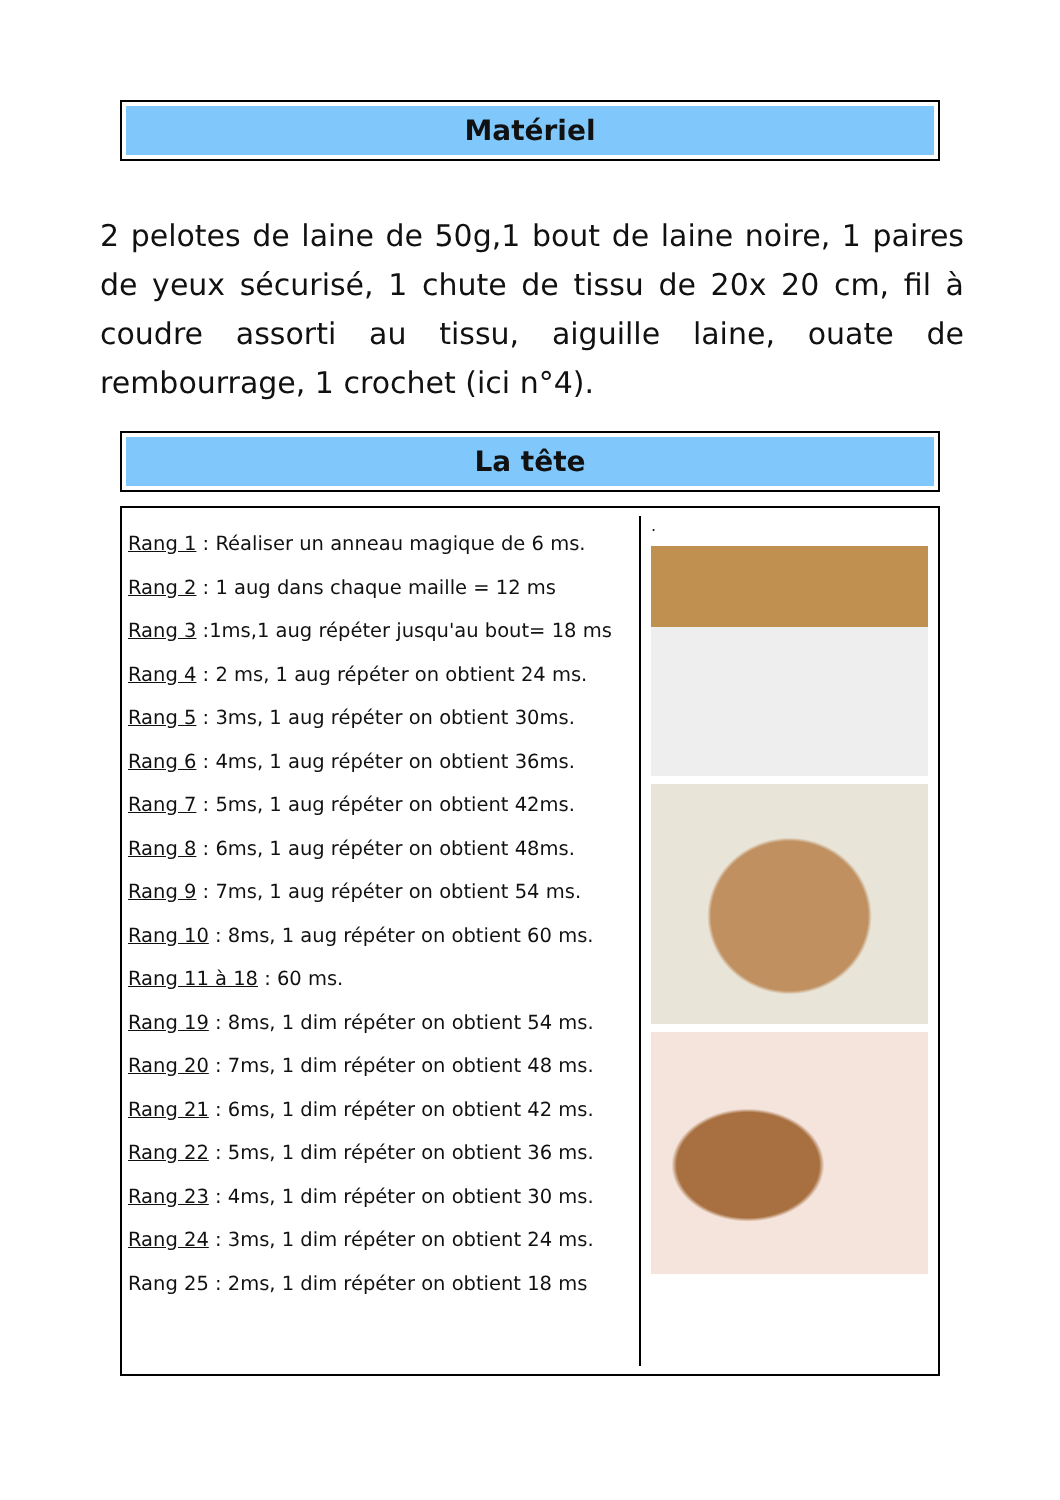Matériel
2 pelotes de laine de 50g,1 bout de laine noire, 1 paires de yeux sécurisé, 1 chute de tissu de 20x 20 cm, fil à coudre assorti au tissu, aiguille laine, ouate de rembourrage, 1 crochet (ici n°4).
La tête
Rang 1 : Réaliser un anneau magique de 6 ms.
Rang 2 : 1 aug dans chaque maille = 12 ms
Rang 3 :1ms,1 aug répéter jusqu'au bout= 18 ms
Rang 4 : 2 ms, 1 aug répéter on obtient 24 ms.
Rang 5 : 3ms, 1 aug répéter on obtient 30ms.
Rang 6 : 4ms, 1 aug répéter on obtient 36ms.
Rang 7 : 5ms, 1 aug répéter on obtient 42ms.
Rang 8 : 6ms, 1 aug répéter on obtient 48ms.
Rang 9 : 7ms, 1 aug répéter on obtient 54 ms.
Rang 10 : 8ms, 1 aug répéter on obtient 60 ms.
Rang 11 à 18 : 60 ms.
Rang 19 : 8ms, 1 dim répéter on obtient 54 ms.
Rang 20 : 7ms, 1 dim répéter on obtient 48 ms.
Rang 21 : 6ms, 1 dim répéter on obtient 42 ms.
Rang 22 : 5ms, 1 dim répéter on obtient 36 ms.
Rang 23 : 4ms, 1 dim répéter on obtient 30 ms.
Rang 24 : 3ms, 1 dim répéter on obtient 24 ms.
Rang 25 : 2ms, 1 dim répéter on obtient 18 ms
.